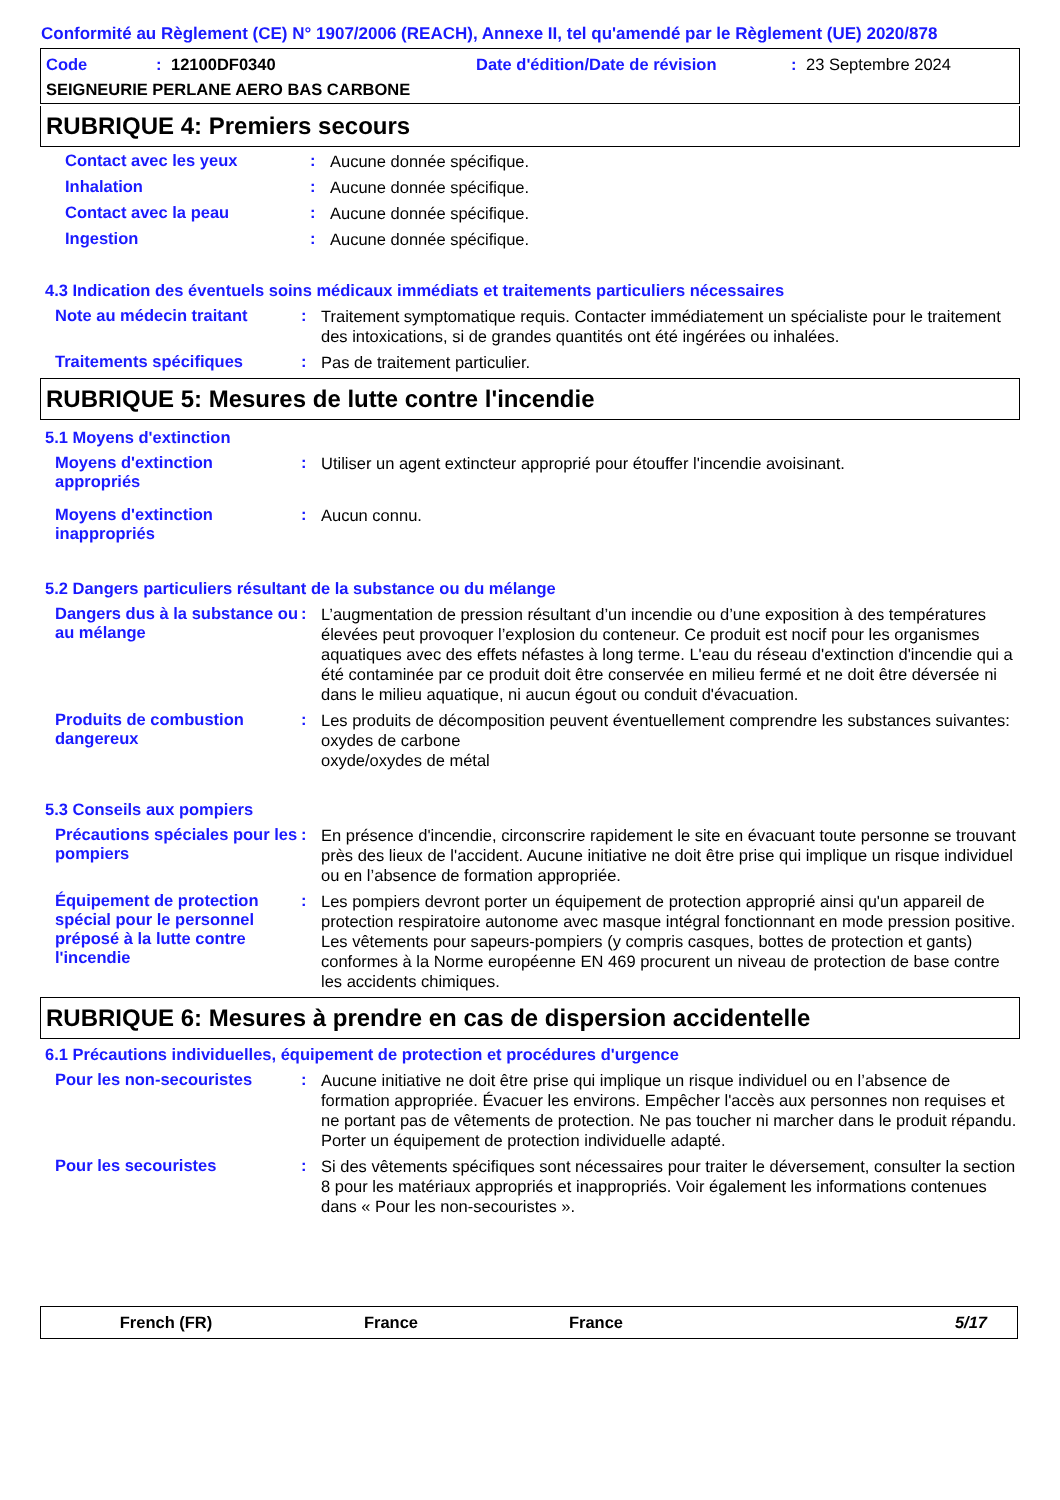Conformité au Règlement (CE) N° 1907/2006 (REACH), Annexe II, tel qu'amendé par le Règlement (UE) 2020/878
Code: 12100DF0340 Date d'édition/Date de révision: 23 Septembre 2024
SEIGNEURIE PERLANE AERO BAS CARBONE
RUBRIQUE 4: Premiers secours
Contact avec les yeux :
Aucune donnée spécifique.
Inhalation :
Aucune donnée spécifique.
Contact avec la peau :
Aucune donnée spécifique.
Ingestion :
Aucune donnée spécifique.
4.3 Indication des éventuels soins médicaux immédiats et traitements particuliers nécessaires
Note au médecin traitant :
Traitement symptomatique requis. Contacter immédiatement un spécialiste pour le traitement des intoxications, si de grandes quantités ont été ingérées ou inhalées.
Traitements spécifiques :
Pas de traitement particulier.
RUBRIQUE 5: Mesures de lutte contre l'incendie
5.1 Moyens d'extinction
Moyens d'extinction appropriés
:
Utiliser un agent extincteur approprié pour étouffer l'incendie avoisinant.
Moyens d'extinction inappropriés
:
Aucun connu.
5.2 Dangers particuliers résultant de la substance ou du mélange
Dangers dus à la substance ou au mélange
:
L’augmentation de pression résultant d’un incendie ou d’une exposition à des températures élevées peut provoquer l’explosion du conteneur. Ce produit est nocif pour les organismes aquatiques avec des effets néfastes à long terme. L'eau du réseau d'extinction d'incendie qui a été contaminée par ce produit doit être conservée en milieu fermé et ne doit être déversée ni dans le milieu aquatique, ni aucun égout ou conduit d'évacuation.
Produits de combustion dangereux
:
Les produits de décomposition peuvent éventuellement comprendre les substances suivantes:
oxydes de carbone
oxyde/oxydes de métal
5.3 Conseils aux pompiers
Précautions spéciales pour les pompiers
:
En présence d'incendie, circonscrire rapidement le site en évacuant toute personne se trouvant près des lieux de l'accident. Aucune initiative ne doit être prise qui implique un risque individuel ou en l’absence de formation appropriée.
Équipement de protection spécial pour le personnel préposé à la lutte contre l'incendie
:
Les pompiers devront porter un équipement de protection approprié ainsi qu'un appareil de protection respiratoire autonome avec masque intégral fonctionnant en mode pression positive. Les vêtements pour sapeurs-pompiers (y compris casques, bottes de protection et gants) conformes à la Norme européenne EN 469 procurent un niveau de protection de base contre les accidents chimiques.
RUBRIQUE 6: Mesures à prendre en cas de dispersion accidentelle
6.1 Précautions individuelles, équipement de protection et procédures d'urgence
Pour les non-secouristes :
Aucune initiative ne doit être prise qui implique un risque individuel ou en l’absence de formation appropriée. Évacuer les environs. Empêcher l'accès aux personnes non requises et ne portant pas de vêtements de protection. Ne pas toucher ni marcher dans le produit répandu. Porter un équipement de protection individuelle adapté.
Pour les secouristes :
Si des vêtements spécifiques sont nécessaires pour traiter le déversement, consulter la section 8 pour les matériaux appropriés et inappropriés. Voir également les informations contenues dans « Pour les non-secouristes ».
French (FR) France France 5/17